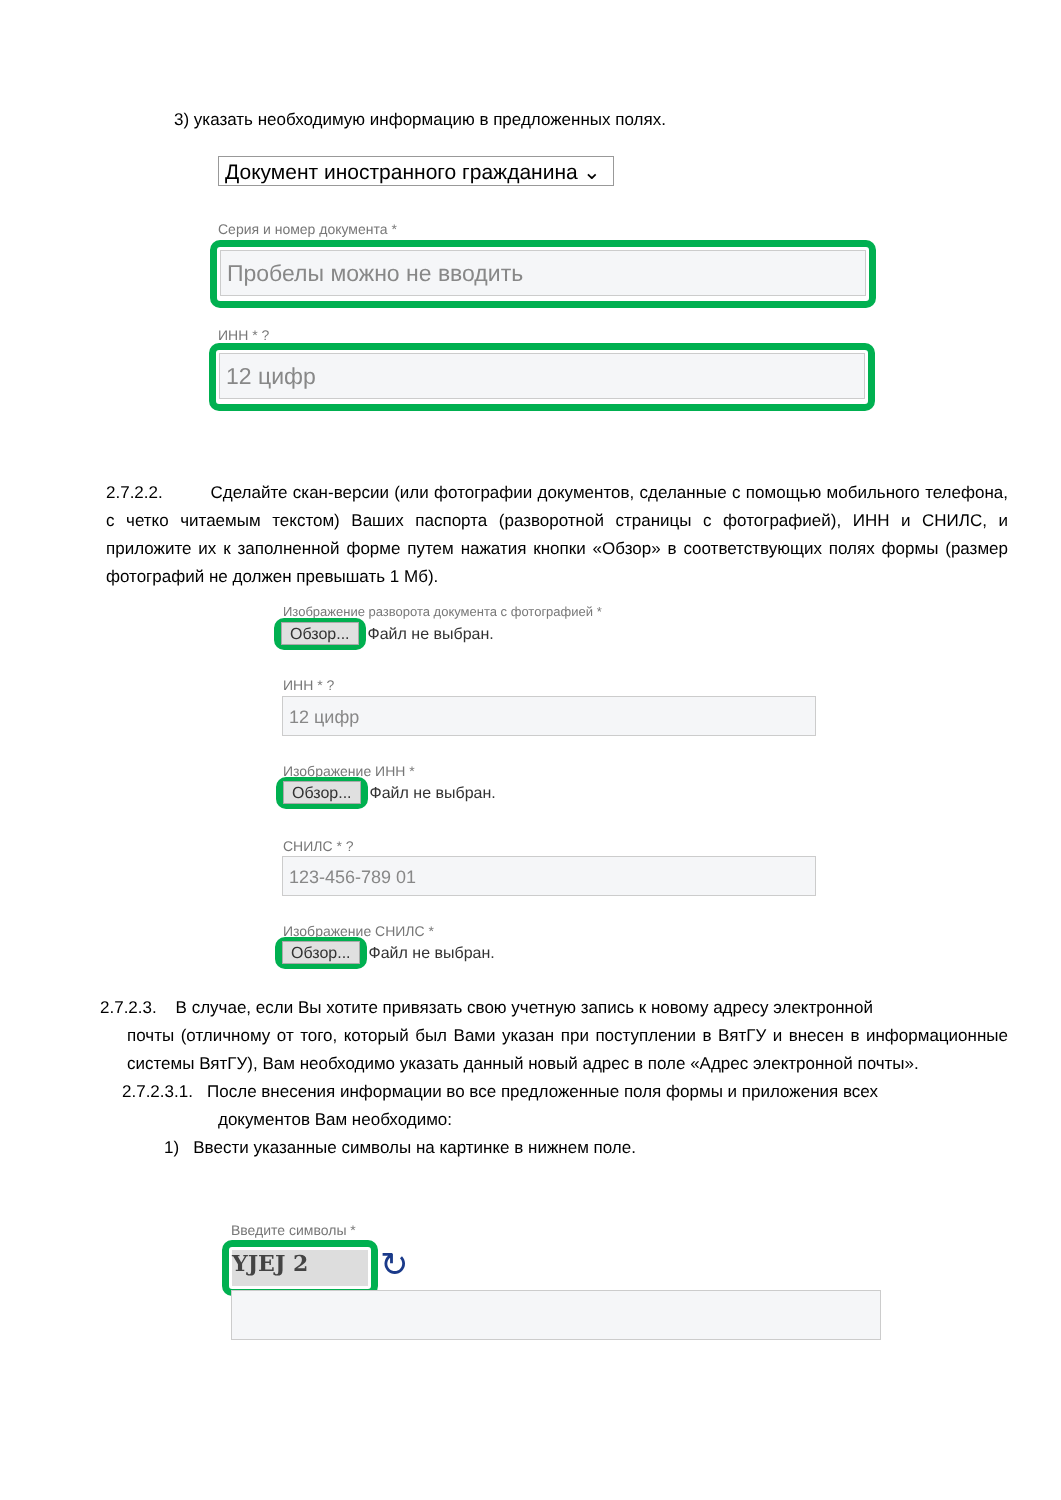3) указать необходимую информацию в предложенных полях.
Документ иностранного гражданина ⌄
Серия и номер документа *
Пробелы можно не вводить
ИНН * ?
12 цифр
2.7.2.2. Сделайте скан-версии (или фотографии документов, сделанные с помощью мобильного телефона, с четко читаемым текстом) Ваших паспорта (разворотной страницы с фотографией), ИНН и СНИЛС, и приложите их к заполненной форме путем нажатия кнопки «Обзор» в соответствующих полях формы (размер фотографий не должен превышать 1 Мб).
Изображение разворота документа с фотографией *
Обзор... Файл не выбран.
ИНН * ?
12 цифр
Изображение ИНН *
Обзор... Файл не выбран.
СНИЛС * ?
123-456-789 01
Изображение СНИЛС *
Обзор... Файл не выбран.
2.7.2.3. В случае, если Вы хотите привязать свою учетную запись к новому адресу электронной
почты (отличному от того, который был Вами указан при поступлении в ВятГУ и внесен в информационные системы ВятГУ), Вам необходимо указать данный новый адрес в поле «Адрес электронной почты».
2.7.2.3.1. После внесения информации во все предложенные поля формы и приложения всех
документов Вам необходимо:
1) Ввести указанные символы на картинке в нижнем поле.
Введите символы *
YJEJ 2 ↻